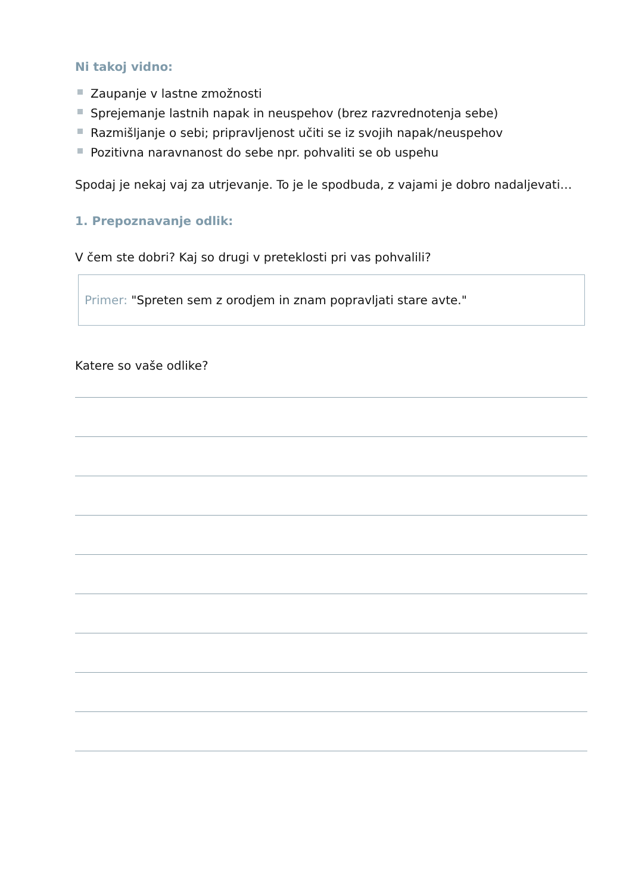Ni takoj vidno:
Zaupanje v lastne zmožnosti
Sprejemanje lastnih napak in neuspehov (brez razvrednotenja sebe)
Razmišljanje o sebi; pripravljenost učiti se iz svojih napak/neuspehov
Pozitivna naravnanost do sebe npr. pohvaliti se ob uspehu
Spodaj je nekaj vaj za utrjevanje. To je le spodbuda, z vajami je dobro nadaljevati…
1. Prepoznavanje odlik:
V čem ste dobri? Kaj so drugi v preteklosti pri vas pohvalili?
Primer: "Spreten sem z orodjem in znam popravljati stare avte."
Katere so vaše odlike?